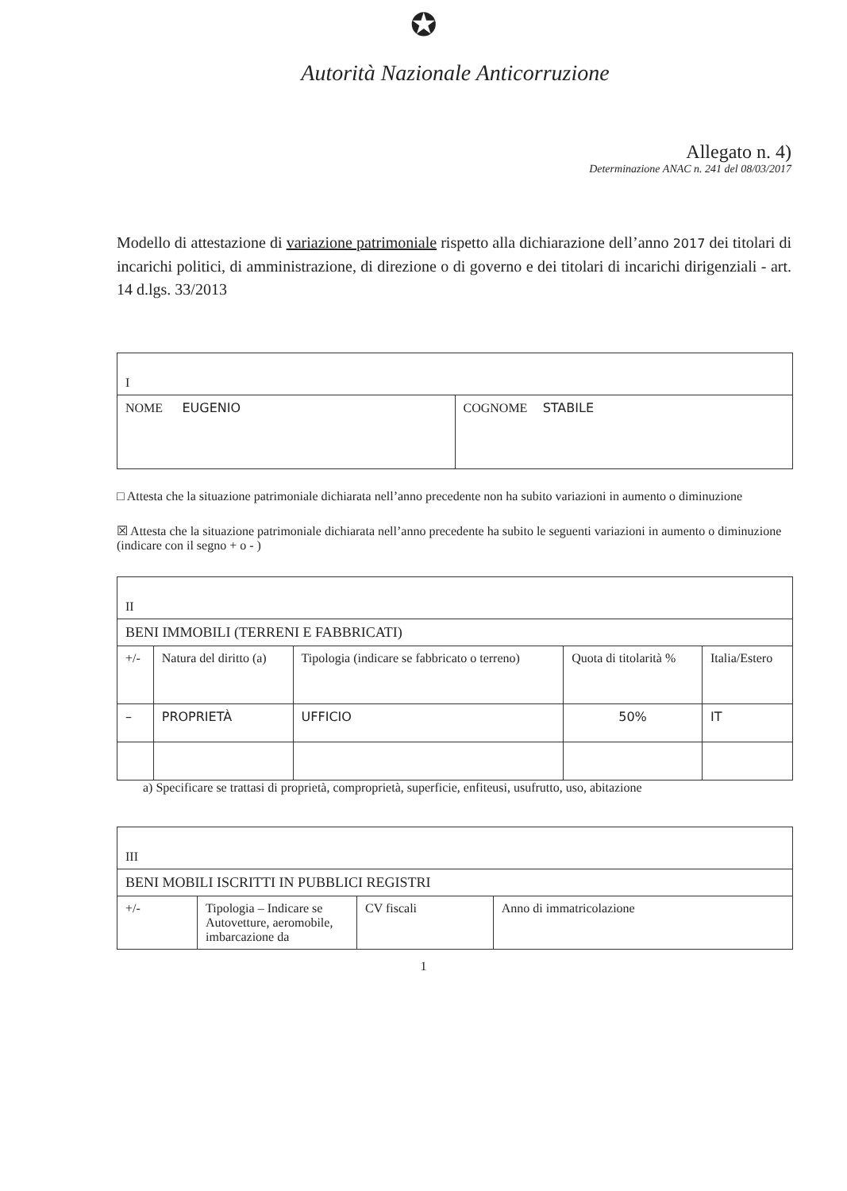✪
Autorità Nazionale Anticorruzione
Allegato n. 4)
Determinazione ANAC n. 241 del 08/03/2017
Modello di attestazione di variazione patrimoniale rispetto alla dichiarazione dell’anno 2017 dei titolari di incarichi politici, di amministrazione, di direzione o di governo e dei titolari di incarichi dirigenziali - art. 14 d.lgs. 33/2013
| I | |
| NOME EUGENIO | COGNOME STABILE |
□ Attesta che la situazione patrimoniale dichiarata nell’anno precedente non ha subito variazioni in aumento o diminuzione
☒ Attesta che la situazione patrimoniale dichiarata nell’anno precedente ha subito le seguenti variazioni in aumento o diminuzione
(indicare con il segno + o - )
| II | | | | |
| BENI IMMOBILI (TERRENI E FABBRICATI) | | | | |
| +/- | Natura del diritto (a) | Tipologia (indicare se fabbricato o terreno) | Quota di titolarità % | Italia/Estero |
| – | PROPRIETÀ | UFFICIO | 50% | IT |
a) Specificare se trattasi di proprietà, comproprietà, superficie, enfiteusi, usufrutto, uso, abitazione
| III | | | |
| BENI MOBILI ISCRITTI IN PUBBLICI REGISTRI | | | |
| +/- | Tipologia – Indicare se Autovetture, aeromobile, imbarcazione da | CV fiscali | Anno di immatricolazione |
1